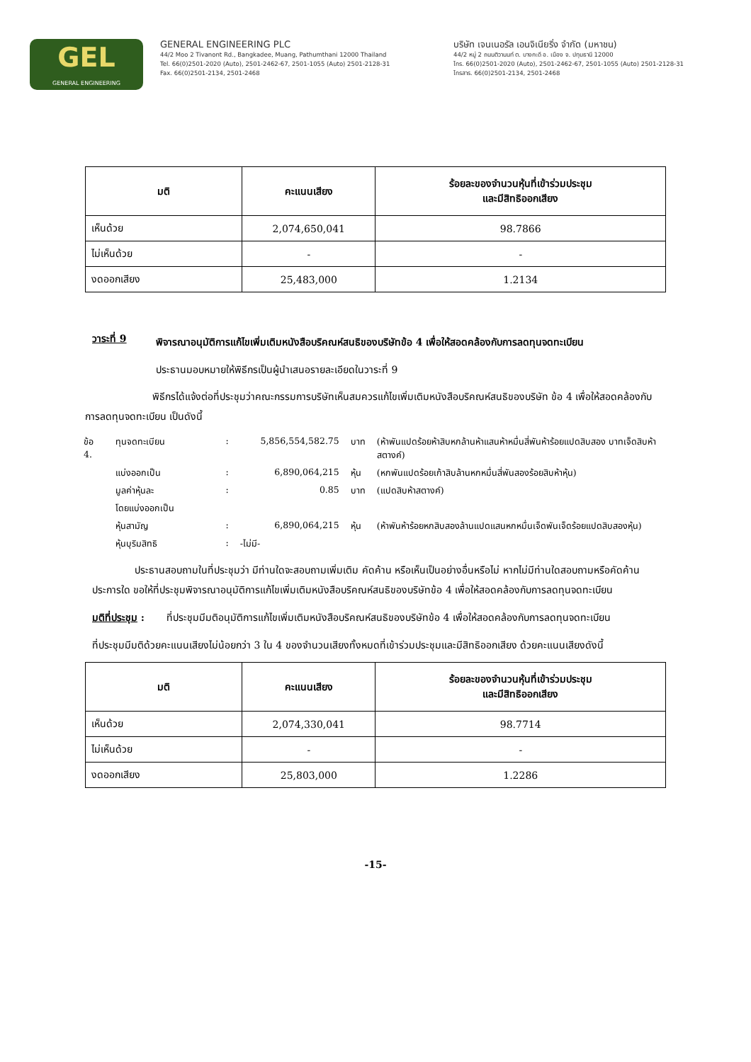GEL
GENERAL ENGINEERING
GENERAL ENGINEERING PLC
44/2 Moo 2 Tivanont Rd., Bangkadee, Muang, Pathumthani 12000 Thailand
Tel. 66(0)2501-2020 (Auto), 2501-2462-67, 2501-1055 (Auto) 2501-2128-31
Fax. 66(0)2501-2134, 2501-2468
บริษัท เจนเนอรัล เอนจิเนียริ่ง จำกัด (มหาชน)
44/2 หมู่ 2 ถนนติวานนท์ ต. บางกะดี อ. เมือง จ. ปทุมธานี 12000
โทร. 66(0)2501-2020 (Auto), 2501-2462-67, 2501-1055 (Auto) 2501-2128-31
โทรสาร. 66(0)2501-2134, 2501-2468
| มติ | คะแนนเสียง | ร้อยละของจำนวนหุ้นที่เข้าร่วมประชุม และมีสิทธิออกเสียง |
| --- | --- | --- |
| เห็นด้วย | 2,074,650,041 | 98.7866 |
| ไม่เห็นด้วย | - | - |
| งดออกเสียง | 25,483,000 | 1.2134 |
วาระที่ 9
พิจารณาอนุมัติการแก้ไขเพิ่มเติมหนังสือบริคณห์สนธิของบริษัทข้อ 4 เพื่อให้สอดคล้องกับการลดทุนจดทะเบียน
ประธานมอบหมายให้พิธีกรเป็นผู้นำเสนอรายละเอียดในวาระที่ 9
พิธีกรได้แจ้งต่อที่ประชุมว่าคณะกรรมการบริษัทเห็นสมควรแก้ไขเพิ่มเติมหนังสือบริคณห์สนธิของบริษัท ข้อ 4 เพื่อให้สอดคล้องกับการลดทุนจดทะเบียน เป็นดังนี้
| ข้อ 4. | ทุนจดทะเบียน | : | 5,856,554,582.75 | บาท | (ห้าพันแปดร้อยห้าสิบหกล้านห้าแสนห้าหมื่นสี่พันห้าร้อยแปดสิบสอง บาทเจ็ดสิบห้าสตางค์) |
| | แบ่งออกเป็น | : | 6,890,064,215 | หุ้น | (หกพันแปดร้อยเก้าสิบล้านหกหมื่นสี่พันสองร้อยสิบห้าหุ้น) |
| | มูลค่าหุ้นละ | : | 0.85 | บาท | (แปดสิบห้าสตางค์) |
| | โดยแบ่งออกเป็น | | | | |
| | หุ้นสามัญ | : | 6,890,064,215 | หุ้น | (ห้าพันห้าร้อยหกสิบสองล้านแปดแสนหกหมื่นเจ็ดพันเจ็ดร้อยแปดสิบสองหุ้น) |
| | หุ้นบุริมสิทธิ | : | -ไม่มี- | | |
ประธานสอบถามในที่ประชุมว่า มีท่านใดจะสอบถามเพิ่มเติม คัดค้าน หรือเห็นเป็นอย่างอื่นหรือไม่ หากไม่มีท่านใดสอบถามหรือคัดค้านประการใด ขอให้ที่ประชุมพิจารณาอนุมัติการแก้ไขเพิ่มเติมหนังสือบริคณห์สนธิของบริษัทข้อ 4 เพื่อให้สอดคล้องกับการลดทุนจดทะเบียน
มติที่ประชุม :
ที่ประชุมมีมติอนุมัติการแก้ไขเพิ่มเติมหนังสือบริคณห์สนธิของบริษัทข้อ 4 เพื่อให้สอดคล้องกับการลดทุนจดทะเบียน
ที่ประชุมมีมติด้วยคะแนนเสียงไม่น้อยกว่า 3 ใน 4 ของจำนวนเสียงทั้งหมดที่เข้าร่วมประชุมและมีสิทธิออกเสียง ด้วยคะแนนเสียงดังนี้
| มติ | คะแนนเสียง | ร้อยละของจำนวนหุ้นที่เข้าร่วมประชุม และมีสิทธิออกเสียง |
| --- | --- | --- |
| เห็นด้วย | 2,074,330,041 | 98.7714 |
| ไม่เห็นด้วย | - | - |
| งดออกเสียง | 25,803,000 | 1.2286 |
-15-